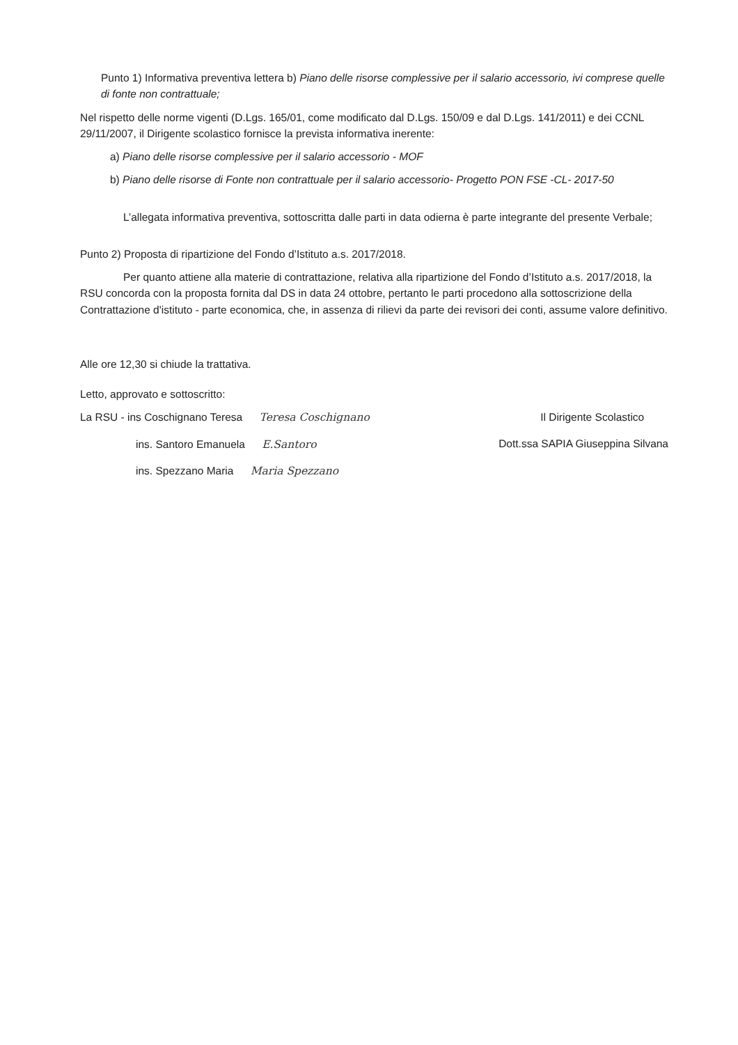Punto 1) Informativa preventiva lettera b) Piano delle risorse complessive per il salario accessorio, ivi comprese quelle di fonte non contrattuale;
Nel rispetto delle norme vigenti (D.Lgs. 165/01, come modificato dal D.Lgs. 150/09 e dal D.Lgs. 141/2011) e dei CCNL 29/11/2007, il Dirigente scolastico fornisce la prevista informativa inerente:
a) Piano delle risorse complessive per il salario accessorio - MOF
b) Piano delle risorse di Fonte non contrattuale per il salario accessorio- Progetto PON FSE -CL- 2017-50
L’allegata informativa preventiva, sottoscritta dalle parti in data odierna è parte integrante del presente Verbale;
Punto 2) Proposta di ripartizione del Fondo d’Istituto a.s. 2017/2018.
Per quanto attiene alla materie di contrattazione, relativa alla ripartizione del Fondo d’Istituto a.s. 2017/2018, la RSU concorda con la proposta fornita dal DS in data 24 ottobre, pertanto le parti procedono alla sottoscrizione della Contrattazione d'istituto - parte economica, che, in assenza di rilievi da parte dei revisori dei conti, assume valore definitivo.
Alle ore 12,30 si chiude la trattativa.
Letto, approvato e sottoscritto:
La RSU - ins Coschignano Teresa Teresa Coschignano
ins. Santoro Emanuela E.Santoro
ins. Spezzano Maria Maria Spezzano
Il Dirigente Scolastico
Dott.ssa SAPIA Giuseppina Silvana